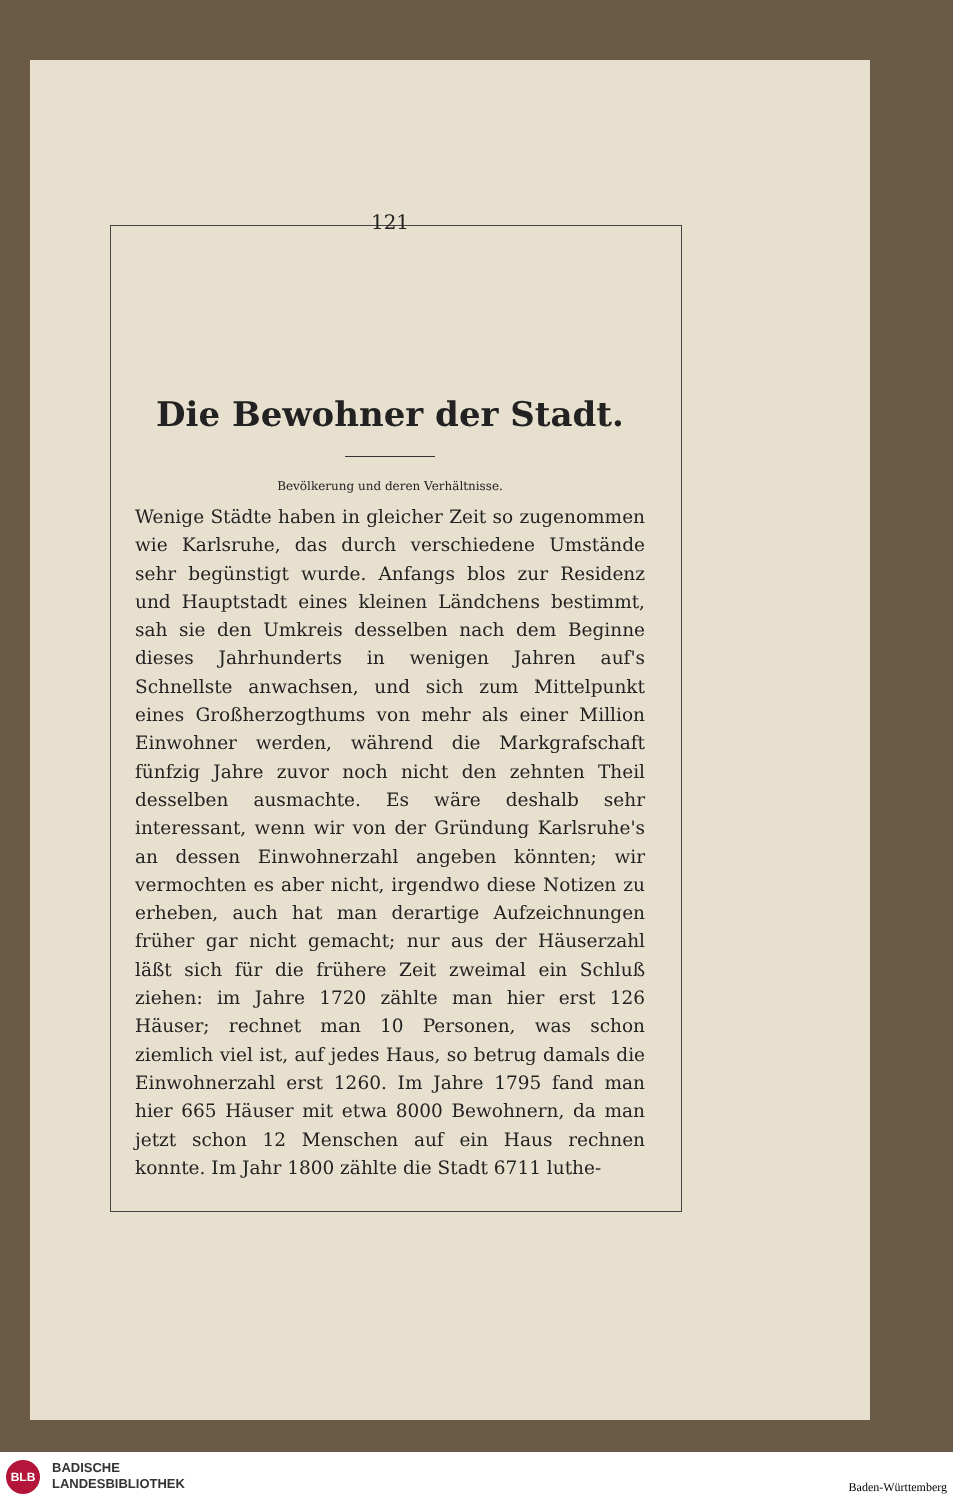121
Die Bewohner der Stadt.
Bevölkerung und deren Verhältnisse.
Wenige Städte haben in gleicher Zeit so zugenommen wie Karlsruhe, das durch verschiedene Umstände sehr begünstigt wurde. Anfangs blos zur Residenz und Hauptstadt eines kleinen Ländchens bestimmt, sah sie den Umkreis desselben nach dem Beginne dieses Jahrhunderts in wenigen Jahren auf's Schnellste anwachsen, und sich zum Mittelpunkt eines Großherzogthums von mehr als einer Million Einwohner werden, während die Markgrafschaft fünfzig Jahre zuvor noch nicht den zehnten Theil desselben ausmachte. Es wäre deshalb sehr interessant, wenn wir von der Gründung Karlsruhe's an dessen Einwohnerzahl angeben könnten; wir vermochten es aber nicht, irgendwo diese Notizen zu erheben, auch hat man derartige Aufzeichnungen früher gar nicht gemacht; nur aus der Häuserzahl läßt sich für die frühere Zeit zweimal ein Schluß ziehen: im Jahre 1720 zählte man hier erst 126 Häuser; rechnet man 10 Personen, was schon ziemlich viel ist, auf jedes Haus, so betrug damals die Einwohnerzahl erst 1260. Im Jahre 1795 fand man hier 665 Häuser mit etwa 8000 Bewohnern, da man jetzt schon 12 Menschen auf ein Haus rechnen konnte. Im Jahr 1800 zählte die Stadt 6711 luthe-
BLB
BADISCHE
LANDESBIBLIOTHEK
Baden-Württemberg